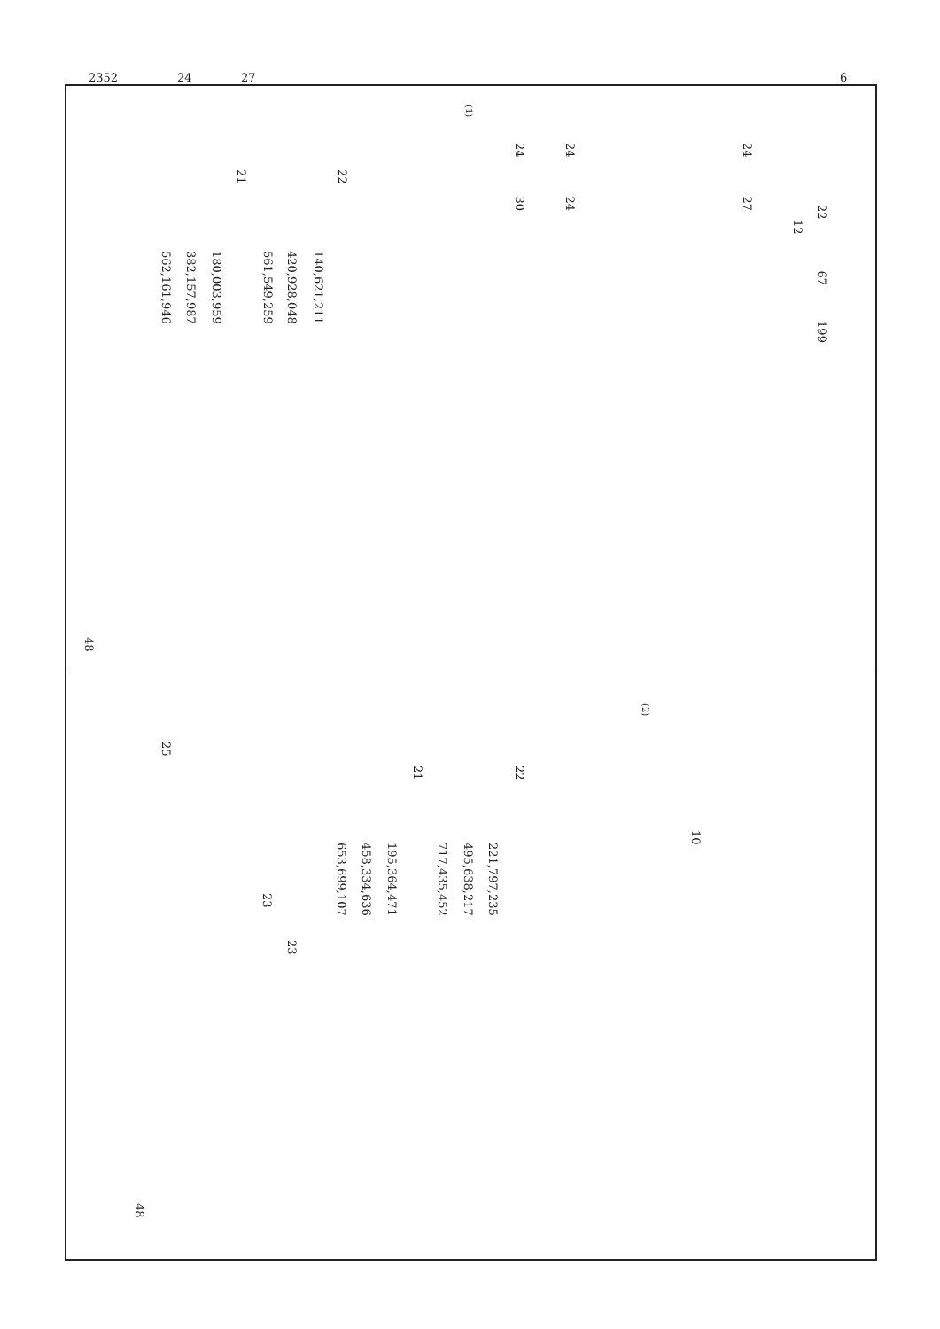2352 24 27 6
22 67 199
12
24 27
24 24
24 30
(1)
22
140,621,211
420,928,048
561,549,259
21
180,003,959
382,157,987
562,161,946
48
10
(2)
22
221,797,235
495,638,217
717,435,452
21
195,364,471
458,334,636
653,699,107
23
23
25
48